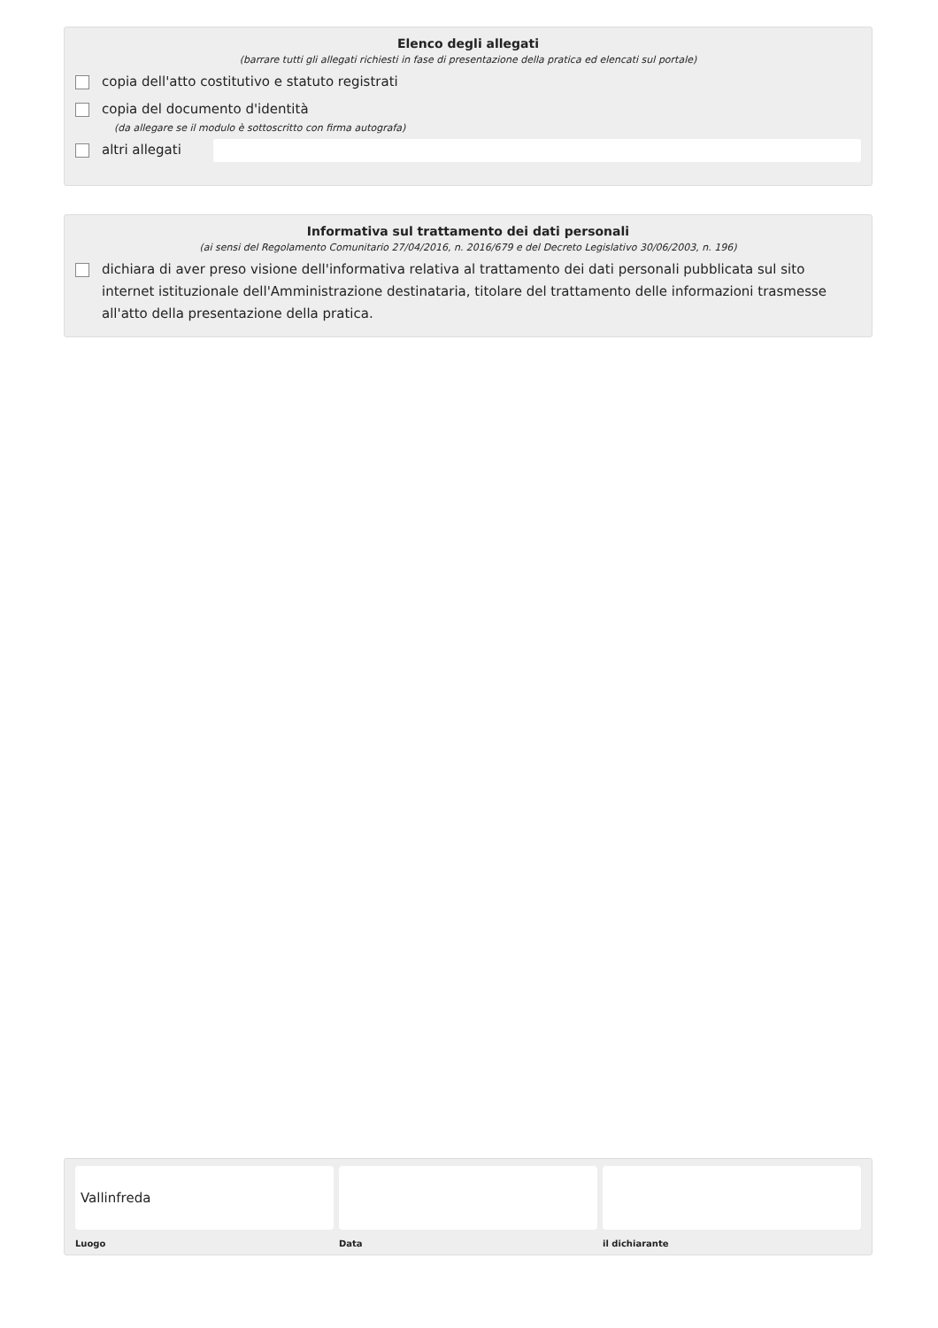Elenco degli allegati
(barrare tutti gli allegati richiesti in fase di presentazione della pratica ed elencati sul portale)
copia dell'atto costitutivo e statuto registrati
copia del documento d'identità
(da allegare se il modulo è sottoscritto con firma autografa)
altri allegati
Informativa sul trattamento dei dati personali
(ai sensi del Regolamento Comunitario 27/04/2016, n. 2016/679 e del Decreto Legislativo 30/06/2003, n. 196)
dichiara di aver preso visione dell'informativa relativa al trattamento dei dati personali pubblicata sul sito internet istituzionale dell'Amministrazione destinataria, titolare del trattamento delle informazioni trasmesse all'atto della presentazione della pratica.
Vallinfreda
Luogo
Data il dichiarante